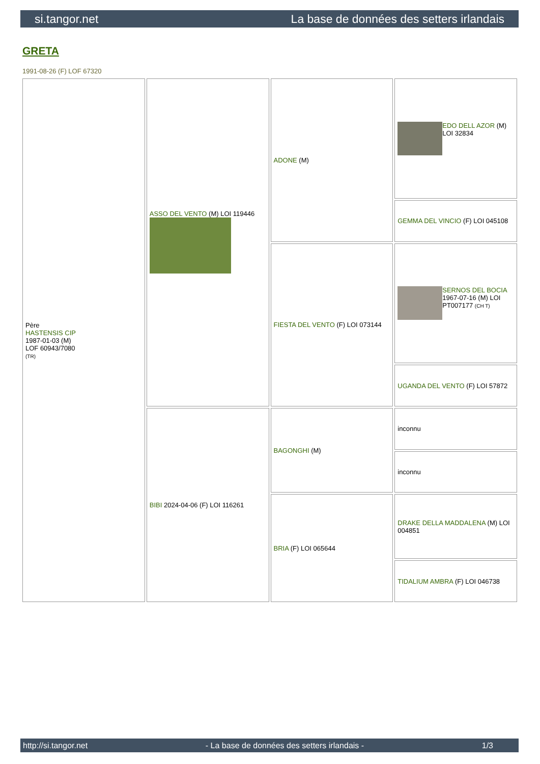si.tangor.net La base de données des setters irlandais
GRETA
1991-08-26 (F) LOF 67320
| Père HASTENSIS CIP 1987-01-03 (M) LOF 60943/7080 (TR) | ASSO DEL VENTO (M) LOI 119446 | ADONE (M) | EDO DELL AZOR (M) LOI 32834 |
| | | | GEMMA DEL VINCIO (F) LOI 045108 |
| | | FIESTA DEL VENTO (F) LOI 073144 | SERNOS DEL BOCIA 1967-07-16 (M) LOI PT007177 (CH T) |
| | | | UGANDA DEL VENTO (F) LOI 57872 |
| | BIBI 2024-04-06 (F) LOI 116261 | BAGONGHI (M) | inconnu |
| | | | inconnu |
| | | BRIA (F) LOI 065644 | DRAKE DELLA MADDALENA (M) LOI 004851 |
| | | | TIDALIUM AMBRA (F) LOI 046738 |
http://si.tangor.net - La base de données des setters irlandais - 1/3